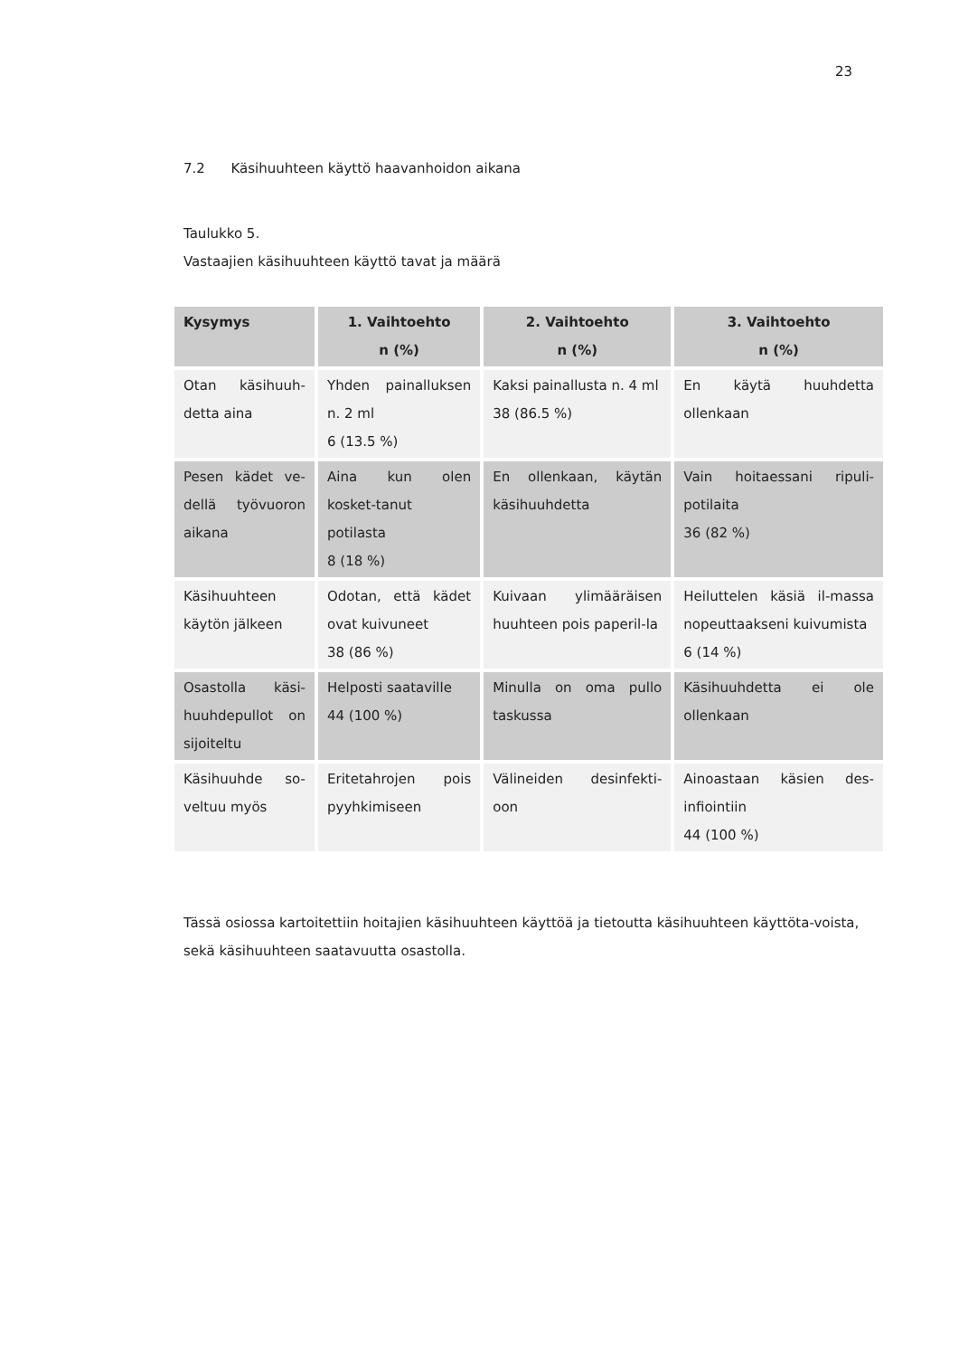23
7.2 Käsihuuhteen käyttö haavanhoidon aikana
Taulukko 5.
Vastaajien käsihuuhteen käyttö tavat ja määrä
| Kysymys | 1. Vaihtoehto n (%) | 2. Vaihtoehto n (%) | 3. Vaihtoehto n (%) |
| --- | --- | --- | --- |
| Otan käsihuuh-detta aina | Yhden painalluksen n. 2 ml 6 (13.5 %) | Kaksi painallusta n. 4 ml 38 (86.5 %) | En käytä huuhdetta ollenkaan |
| Pesen kädet ve-dellä työvuoron aikana | Aina kun olen kosket-tanut potilasta 8 (18 %) | En ollenkaan, käytän käsihuuhdetta | Vain hoitaessani ripuli-potilaita 36 (82 %) |
| Käsihuuhteen käytön jälkeen | Odotan, että kädet ovat kuivuneet 38 (86 %) | Kuivaan ylimääräisen huuhteen pois paperil-la | Heiluttelen käsiä il-massa nopeuttaakseni kuivumista 6 (14 %) |
| Osastolla käsi-huuhdepullot on sijoiteltu | Helposti saataville 44 (100 %) | Minulla on oma pullo taskussa | Käsihuuhdetta ei ole ollenkaan |
| Käsihuuhde so-veltuu myös | Eritetahrojen pois pyyhkimiseen | Välineiden desinfekti-oon | Ainoastaan käsien des-infiointiin 44 (100 %) |
Tässä osiossa kartoitettiin hoitajien käsihuuhteen käyttöä ja tietoutta käsihuuhteen käyttöta-voista, sekä käsihuuhteen saatavuutta osastolla.